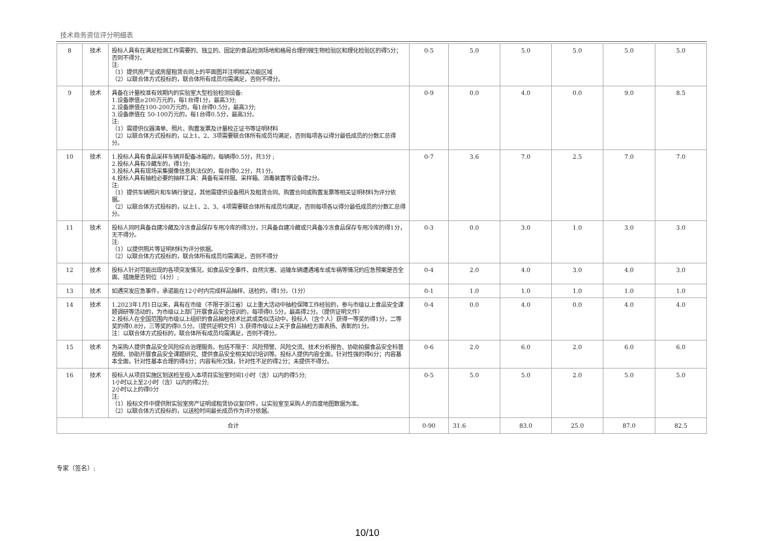技术商务资信评分明细表
| 8 | 技术 | 投标人具有在满足检测工作需要的、独立的、固定的食品检测场地和格局合理的微生物检验区和理化检验区的得5分；否则不得分。 注: （1）提供房产证或房屋租赁合同上的平面图并注明相关功能区域 （2）以联合体方式投标的，联合体所有成员均需满足，否则不得分。 | 0-5 | 5.0 | 5.0 | 5.0 | 5.0 | 5.0 |
| 9 | 技术 | 具备在计量校准有效期内的实验室大型检验检测设备: 1.设备原值≥200万元的，每1台得1分，最高3分; 2.设备原值在100-200万元的，每1台得0.5分，最高3分; 3.设备原值在 50-100万元的，每1台得0.5分，最高3分。 注: （1）需提供仪器清单、照片、购置发票及计量校正证书等证明材料 （2）以联合体方式投标的，以上1、2、3项需要联合体所有成员均满足，否则每项各以得分最低成员的分数汇总得分。 | 0-9 | 0.0 | 4.0 | 0.0 | 9.0 | 8.5 |
| 10 | 技术 | 1.投标人具有食品采样车辆并配备冰箱的，每辆得0.5分，共3分 ; 2.投标人具有冷藏车的，得1分; 3.投标人具有现场采集摄像信息执法仪的，每台得0.2分，共1分。 4.投标人具有抽检必要的抽样工具：具备有采样服、采样箱、消毒装置等设备得2分。 注: （1）提供车辆照片和车辆行驶证，其他需提供设备照片及租赁合同、购置合同或购置发票等相关证明材料为评分依据。 （2）以联合体方式投标的，以上1、2、3、4项需要联合体所有成员均满足，否则每项各以得分最低成员的分数汇总得分。 | 0-7 | 3.6 | 7.0 | 2.5 | 7.0 | 7.0 |
| 11 | 技术 | 投标人同时具备自建冷藏及冷冻食品保存专用冷库的得3分，只具备自建冷藏或只具备冷冻食品保存专用冷库的得1分，无不得分。 注: （1）以提供照片等证明材料为评分依据。 （2）以联合体方式投标的，联合体所有成员均需满足，否则不得分 | 0-3 | 0.0 | 3.0 | 1.0 | 3.0 | 3.0 |
| 12 | 技术 | 投标人针对可能出现的各项突发情况，如食品安全事件、自然灾害、运输车辆遭遇堵车或车祸等情况的应急预案是否全面、措施是否到位（4分）; | 0-4 | 2.0 | 4.0 | 3.0 | 4.0 | 3.0 |
| 13 | 技术 | 如遇突发应急事件，承诺能在12小时内完成样品抽样、送检的，得1分。（1分） | 0-1 | 1.0 | 1.0 | 1.0 | 1.0 | 1.0 |
| 14 | 技术 | 1.2023年1月1日以来，具有在市级（不限于浙江省）以上重大活动中抽检保障工作经验的，参与市级以上食品安全课题调研等活动的，为市级以上部门开展食品安全培训的，每项得0.5分，最高得2分。（提供证明文件） 2.投标人在全国范围内市级以上组织的食品抽检技术比武或类似活动中，投标人（含个人）获得一等奖的得1分，二等奖的得0.8分，三等奖的得0.5分。（提供证明文件）3.获得市级以上关于食品抽检方面表扬、表彰的1分。 注：以联合体方式投标的，联合体所有成员均需满足，否则不得分。 | 0-4 | 0.0 | 4.0 | 0.0 | 4.0 | 4.0 |
| 15 | 技术 | 为采购人提供食品安全风险综合治理服务。包括不限于：风险预警、风险交流、技术分析报告、协助拍摄食品安全科普视频、协助开展食品安全课题研究、提供食品安全相关知识培训等。投标人提供内容全面，针对性强的得6分；内容基本全面，针对性基本合理的得4分；内容有所欠缺，针对性不足的得2分；未提供不得分。 | 0-6 | 2.0 | 6.0 | 2.0 | 6.0 | 6.0 |
| 16 | 技术 | 投标人从项目实施区划送检至投入本项目实验室时间1小时（含）以内的得5分; 1小时以上至2小时（含）以内的得2分; 2小时以上的得0分 注: （1）投标文件中提供附实验室房产证明或租赁协议复印件，以实验室至采购人的百度地图数据为准。 （2）以联合体方式投标的，以送检时间最长成员作为评分依据。 | 0-5 | 5.0 | 5.0 | 2.0 | 5.0 | 5.0 |
| 合计 | | | 0-90 | 31.6 | 83.0 | 25.0 | 87.0 | 82.5 |
专家（签名）:
10/10